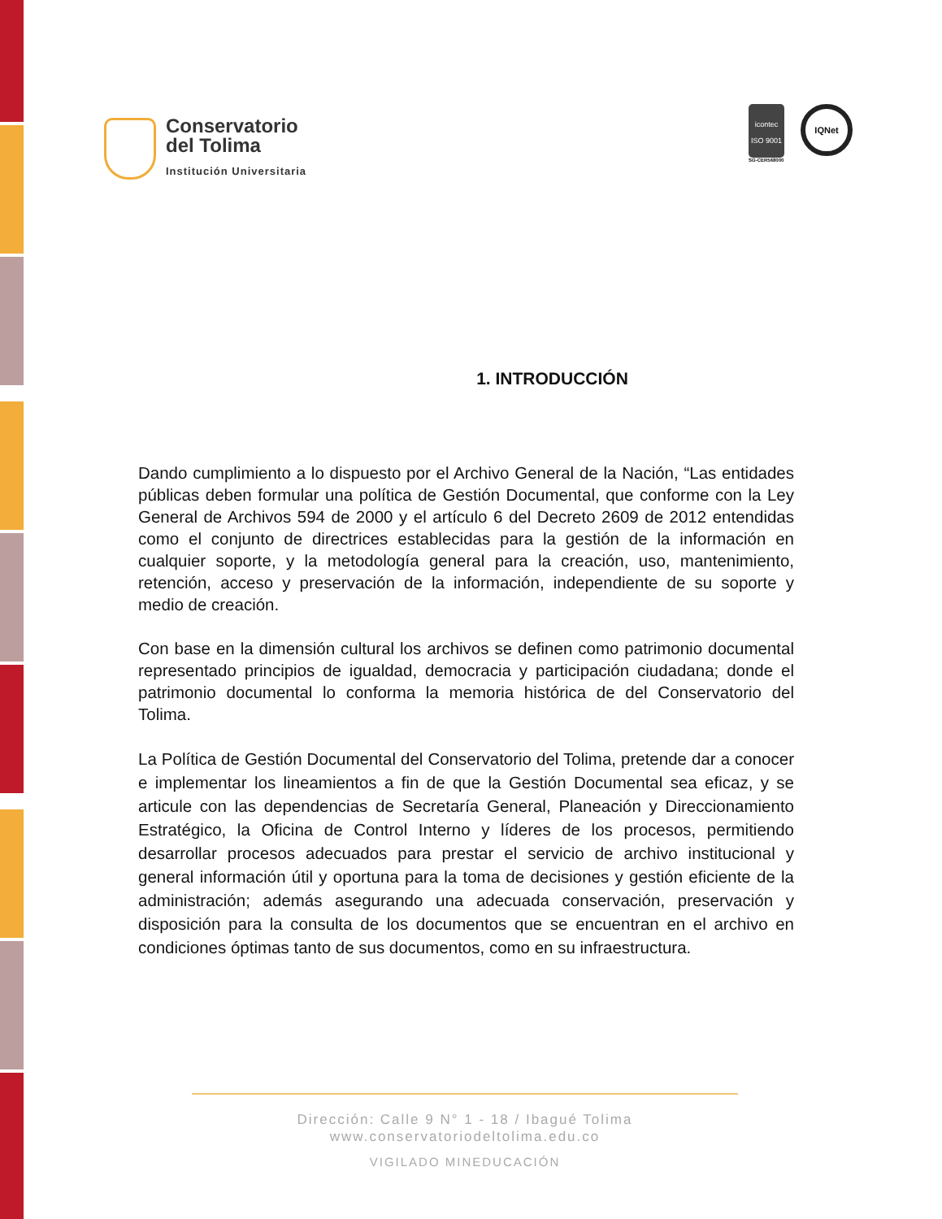Conservatorio
del Tolima
Institución Universitaria
icontec
ISO 9001
SG-CER568000
IQNet
1. INTRODUCCIÓN
Dando cumplimiento a lo dispuesto por el Archivo General de la Nación, “Las entidades públicas deben formular una política de Gestión Documental, que conforme con la Ley General de Archivos 594 de 2000 y el artículo 6 del Decreto 2609 de 2012 entendidas como el conjunto de directrices establecidas para la gestión de la información en cualquier soporte, y la metodología general para la creación, uso, mantenimiento, retención, acceso y preservación de la información, independiente de su soporte y medio de creación.
Con base en la dimensión cultural los archivos se definen como patrimonio documental representado principios de igualdad, democracia y participación ciudadana; donde el patrimonio documental lo conforma la memoria histórica de del Conservatorio del Tolima.
La Política de Gestión Documental del Conservatorio del Tolima, pretende dar a conocer e implementar los lineamientos a fin de que la Gestión Documental sea eficaz, y se articule con las dependencias de Secretaría General, Planeación y Direccionamiento Estratégico, la Oficina de Control Interno y líderes de los procesos, permitiendo desarrollar procesos adecuados para prestar el servicio de archivo institucional y general información útil y oportuna para la toma de decisiones y gestión eficiente de la administración; además asegurando una adecuada conservación, preservación y disposición para la consulta de los documentos que se encuentran en el archivo en condiciones óptimas tanto de sus documentos, como en su infraestructura.
Dirección: Calle 9 N° 1 - 18 / Ibagué Tolima
www.conservatoriodeltolima.edu.co
VIGILADO MINEDUCACIÓN